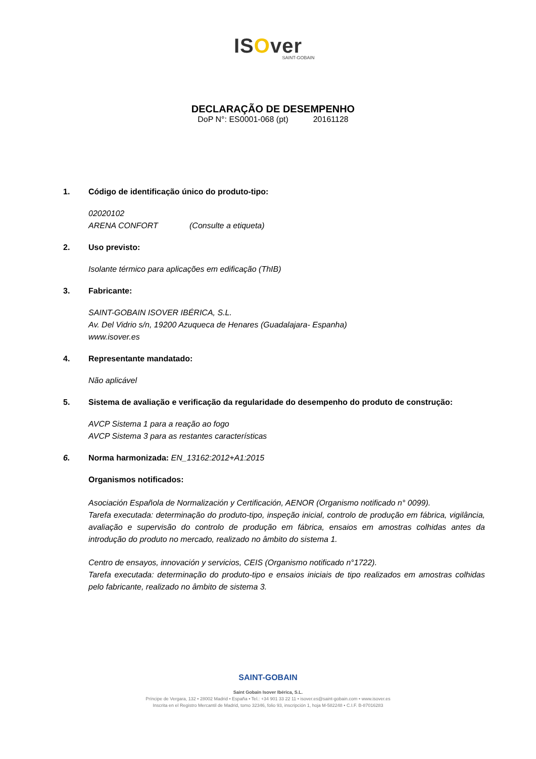ISOver
SAINT-GOBAIN
DECLARAÇÃO DE DESEMPENHO
DoP N°: ES0001-068 (pt) 20161128
1. Código de identificação único do produto-tipo:
02020102
ARENA CONFORT (Consulte a etiqueta)
2. Uso previsto:
Isolante térmico para aplicações em edificação (ThIB)
3. Fabricante:
SAINT-GOBAIN ISOVER IBÉRICA, S.L.
Av. Del Vidrio s/n, 19200 Azuqueca de Henares (Guadalajara- Espanha)
www.isover.es
4. Representante mandatado:
Não aplicável
5. Sistema de avaliação e verificação da regularidade do desempenho do produto de construção:
AVCP Sistema 1 para a reação ao fogo
AVCP Sistema 3 para as restantes características
6. Norma harmonizada: EN_13162:2012+A1:2015
Organismos notificados:
Asociación Española de Normalización y Certificación, AENOR (Organismo notificado n° 0099).
Tarefa executada: determinação do produto-tipo, inspeção inicial, controlo de produção em fábrica, vigilância, avaliação e supervisão do controlo de produção em fábrica, ensaios em amostras colhidas antes da introdução do produto no mercado, realizado no âmbito do sistema 1.
Centro de ensayos, innovación y servicios, CEIS (Organismo notificado n°1722).
Tarefa executada: determinação do produto-tipo e ensaios iniciais de tipo realizados em amostras colhidas pelo fabricante, realizado no âmbito de sistema 3.
SAINT-GOBAIN
Saint Gobain Isover Ibérica, S.L.
Príncipe de Vergara, 132 • 28002 Madrid • España • Tel.: +34 901 33 22 11 • isover.es@saint-gobain.com • www.isover.es
Inscrita en el Registro Mercantil de Madrid, tomo 32346, folio 93, inscripción 1, hoja M-582248 • C.I.F. B-87016283